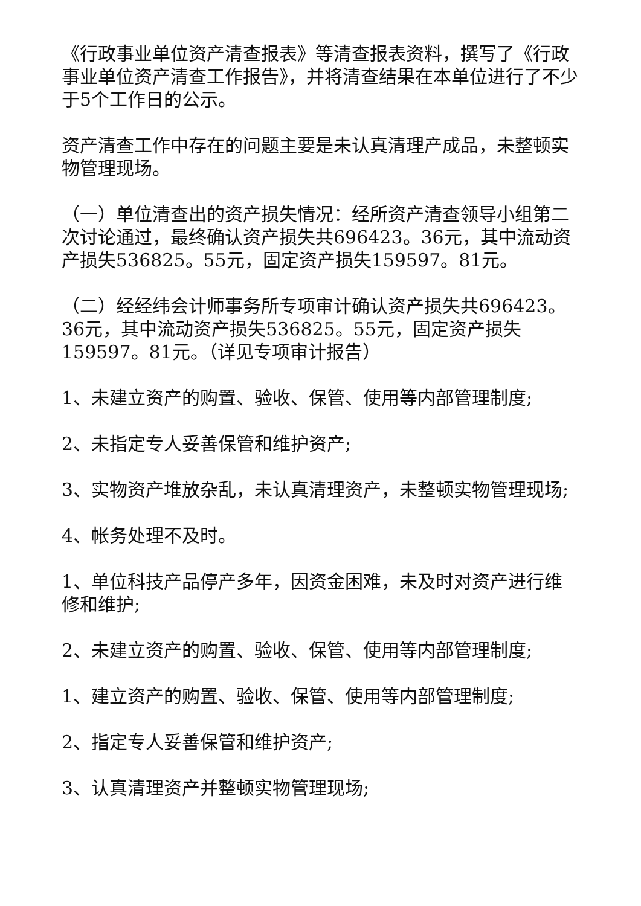《行政事业单位资产清查报表》等清查报表资料，撰写了《行政事业单位资产清查工作报告》，并将清查结果在本单位进行了不少于5个工作日的公示。
资产清查工作中存在的问题主要是未认真清理产成品，未整顿实物管理现场。
（一）单位清查出的资产损失情况：经所资产清查领导小组第二次讨论通过，最终确认资产损失共696423。36元，其中流动资产损失536825。55元，固定资产损失159597。81元。
（二）经经纬会计师事务所专项审计确认资产损失共696423。36元，其中流动资产损失536825。55元，固定资产损失159597。81元。（详见专项审计报告）
1、未建立资产的购置、验收、保管、使用等内部管理制度;
2、未指定专人妥善保管和维护资产;
3、实物资产堆放杂乱，未认真清理资产，未整顿实物管理现场;
4、帐务处理不及时。
1、单位科技产品停产多年，因资金困难，未及时对资产进行维修和维护;
2、未建立资产的购置、验收、保管、使用等内部管理制度;
1、建立资产的购置、验收、保管、使用等内部管理制度;
2、指定专人妥善保管和维护资产;
3、认真清理资产并整顿实物管理现场;